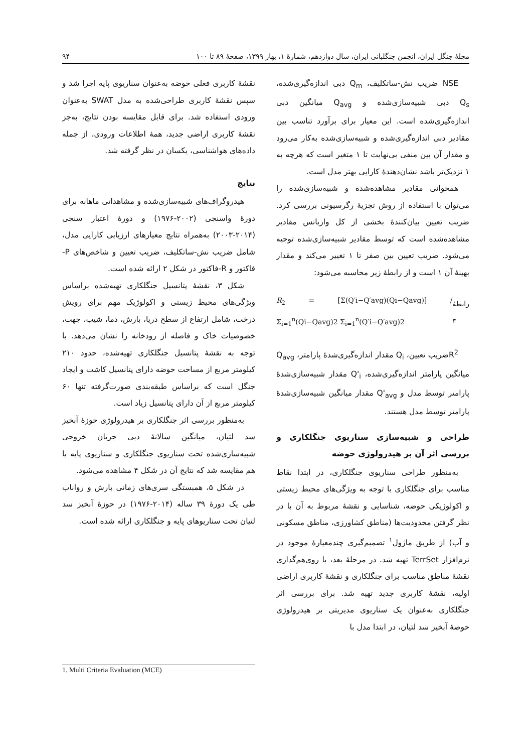مجلهٔ جنگل ایران، انجمن جنگلبانی ایران، سال دوازدهم، شمارهٔ ۱، بهار ۱۳۹۹، صفحهٔ ۸۹ تا ۱۰۰ ۹۴
NSE ضریب نش-ساتکلیف، Q<sub>m</sub> دبی اندازه‌گیری‌شده، Q<sub>s</sub> دبی شبیه‌سازی‌شده و Q<sub>avg</sub> میانگین دبی اندازه‌گیری‌شده است. این معیار برای برآورد تناسب بین مقادیر دبی اندازه‌گیری‌شده و شبیه‌سازی‌شده به‌کار می‌رود و مقدار آن بین منفی بی‌نهایت تا ۱ متغیر است که هرچه به ۱ نزدیک‌تر باشد نشان‌دهندهٔ کارایی بهتر مدل است.
همخوانی مقادیر مشاهده‌شده و شبیه‌سازی‌شده را می‌توان با استفاده از روش تجزیهٔ رگرسیونی بررسی کرد. ضریب تعیین بیان‌کنندهٔ بخشی از کل واریانس مقادیر مشاهده‌شده است که توسط مقادیر شبیه‌سازی‌شده توجیه می‌شود. ضریب تعیین بین صفر تا ۱ تغییر می‌کند و مقدار بهینهٔ آن ۱ است و از رابطهٔ زیر محاسبه می‌شود:
R<sub>2</sub> = [Σ(Q′i−Q′avg)(Qi−Qavg)] / Σ<sub>i=1</sub><sup>n</sup>(Qi−Qavg)2 Σ<sub>i=1</sub><sup>n</sup>(Q′i−Q′avg)2 رابطهٔ ۳
R<sup>2</sup>ضریب تعیین، Q<sub>i</sub> مقدار اندازه‌گیری‌شدهٔ پارامتر، Q<sub>avg</sub> میانگین پارامتر اندازه‌گیری‌شده، Q'<sub>i</sub> مقدار شبیه‌سازی‌شدهٔ پارامتر توسط مدل و Q'<sub>avg</sub> مقدار میانگین شبیه‌سازی‌شدهٔ پارامتر توسط مدل هستند.
طراحی و شبیه‌سازی سناریوی جنگلکاری و بررسی اثر آن بر هیدرولوژی حوضه
به‌منظور طراحی سناریوی جنگلکاری، در ابتدا نقاط مناسب برای جنگلکاری با توجه به ویژگی‌های محیط زیستی و اکولوژیکی حوضه، شناسایی و نقشهٔ مربوط به آن با در نظر گرفتن محدودیت‌ها (مناطق کشاورزی، مناطق مسکونی و آب) از طریق ماژول<sup>۱</sup> تصمیم‌گیری چندمعیارهٔ موجود در نرم‌افزار TerrSet تهیه شد. در مرحلهٔ بعد، با روی‌هم‌گذاری نقشهٔ مناطق مناسب برای جنگلکاری و نقشهٔ کاربری اراضی اولیه، نقشهٔ کاربری جدید تهیه شد. برای بررسی اثر جنگلکاری به‌عنوان یک سناریوی مدیریتی بر هیدرولوژی حوضهٔ آبخیز سد لتیان، در ابتدا مدل با
نقشهٔ کاربری فعلی حوضه به‌عنوان سناریوی پایه اجرا شد و سپس نقشهٔ کاربری طراحی‌شده به مدل SWAT به‌عنوان ورودی استفاده شد. برای قابل مقایسه بودن نتایج، به‌جز نقشهٔ کاربری اراضی جدید، همهٔ اطلاعات ورودی، از جمله داده‌های هواشناسی، یکسان در نظر گرفته شد.
نتایج
هیدروگراف‌های شبیه‌سازی‌شده و مشاهداتی ماهانه برای دورهٔ واسنجی (۲۰۰۲-۱۹۷۶) و دورهٔ اعتبار سنجی (۲۰۱۴-۲۰۰۳) به‌همراه نتایج معیارهای ارزیابی کارایی مدل، شامل ضریب نش-ساتکلیف، ضریب تعیین و شاخص‌های P-فاکتور و R-فاکتور در شکل ۲ ارائه شده است.
شکل ۳، نقشهٔ پتانسیل جنگلکاری تهیه‌شده براساس ویژگی‌های محیط زیستی و اکولوژیک مهم برای رویش درخت، شامل ارتفاع از سطح دریا، بارش، دما، شیب، جهت، خصوصیات خاک و فاصله از رودخانه را نشان می‌دهد. با توجه به نقشهٔ پتانسیل جنگلکاری تهیه‌شده، حدود ۲۱۰ کیلومتر مربع از مساحت حوضه دارای پتانسیل کاشت و ایجاد جنگل است که براساس طبقه‌بندی صورت‌گرفته تنها ۶۰ کیلومتر مربع از آن دارای پتانسیل زیاد است.
به‌منظور بررسی اثر جنگلکاری بر هیدرولوژی حوزهٔ آبخیز سد لتیان، میانگین سالانهٔ دبی جریان خروجی شبیه‌سازی‌شده تحت سناریوی جنگلکاری و سناریوی پایه با هم مقایسه شد که نتایج آن در شکل ۴ مشاهده می‌شود.
در شکل ۵، همبستگی سری‌های زمانی بارش و رواناب طی یک دورهٔ ۳۹ ساله (۲۰۱۴-۱۹۷۶) در حوزهٔ آبخیز سد لتیان تحت سناریوهای پایه و جنگلکاری ارائه شده است.
1. Multi Criteria Evaluation (MCE)